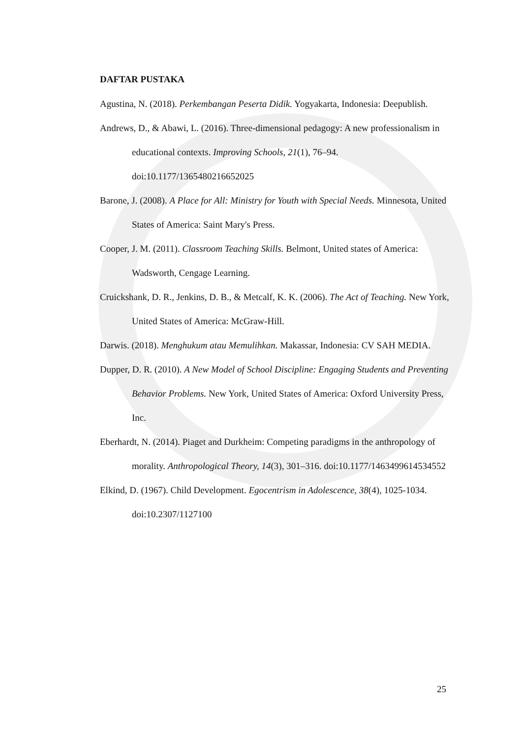DAFTAR PUSTAKA
Agustina, N. (2018). Perkembangan Peserta Didik. Yogyakarta, Indonesia: Deepublish.
Andrews, D., & Abawi, L. (2016). Three-dimensional pedagogy: A new professionalism in educational contexts. Improving Schools, 21(1), 76–94. doi:10.1177/1365480216652025
Barone, J. (2008). A Place for All: Ministry for Youth with Special Needs. Minnesota, United States of America: Saint Mary's Press.
Cooper, J. M. (2011). Classroom Teaching Skills. Belmont, United states of America: Wadsworth, Cengage Learning.
Cruickshank, D. R., Jenkins, D. B., & Metcalf, K. K. (2006). The Act of Teaching. New York, United States of America: McGraw-Hill.
Darwis. (2018). Menghukum atau Memulihkan. Makassar, Indonesia: CV SAH MEDIA.
Dupper, D. R. (2010). A New Model of School Discipline: Engaging Students and Preventing Behavior Problems. New York, United States of America: Oxford University Press, Inc.
Eberhardt, N. (2014). Piaget and Durkheim: Competing paradigms in the anthropology of morality. Anthropological Theory, 14(3), 301–316. doi:10.1177/1463499614534552
Elkind, D. (1967). Child Development. Egocentrism in Adolescence, 38(4), 1025-1034. doi:10.2307/1127100
25